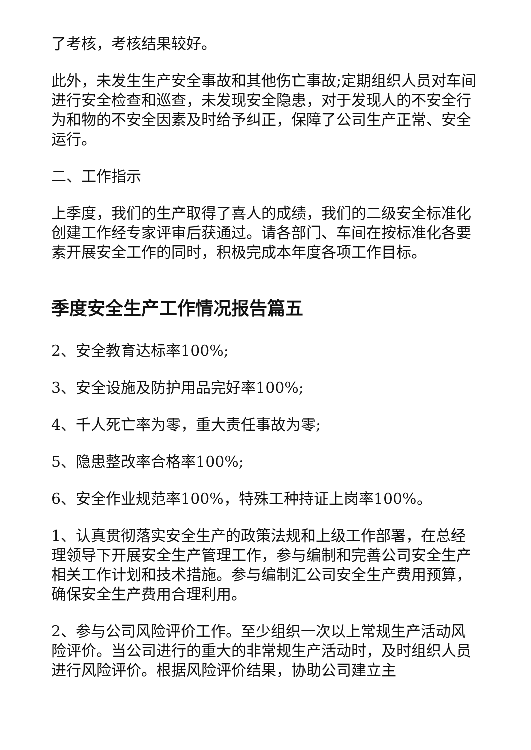了考核，考核结果较好。
此外，未发生生产安全事故和其他伤亡事故;定期组织人员对车间进行安全检查和巡查，未发现安全隐患，对于发现人的不安全行为和物的不安全因素及时给予纠正，保障了公司生产正常、安全运行。
二、工作指示
上季度，我们的生产取得了喜人的成绩，我们的二级安全标准化创建工作经专家评审后获通过。请各部门、车间在按标准化各要素开展安全工作的同时，积极完成本年度各项工作目标。
季度安全生产工作情况报告篇五
2、安全教育达标率100%;
3、安全设施及防护用品完好率100%;
4、千人死亡率为零，重大责任事故为零;
5、隐患整改率合格率100%;
6、安全作业规范率100%，特殊工种持证上岗率100%。
1、认真贯彻落实安全生产的政策法规和上级工作部署，在总经理领导下开展安全生产管理工作，参与编制和完善公司安全生产相关工作计划和技术措施。参与编制汇公司安全生产费用预算，确保安全生产费用合理利用。
2、参与公司风险评价工作。至少组织一次以上常规生产活动风险评价。当公司进行的重大的非常规生产活动时，及时组织人员进行风险评价。根据风险评价结果，协助公司建立主